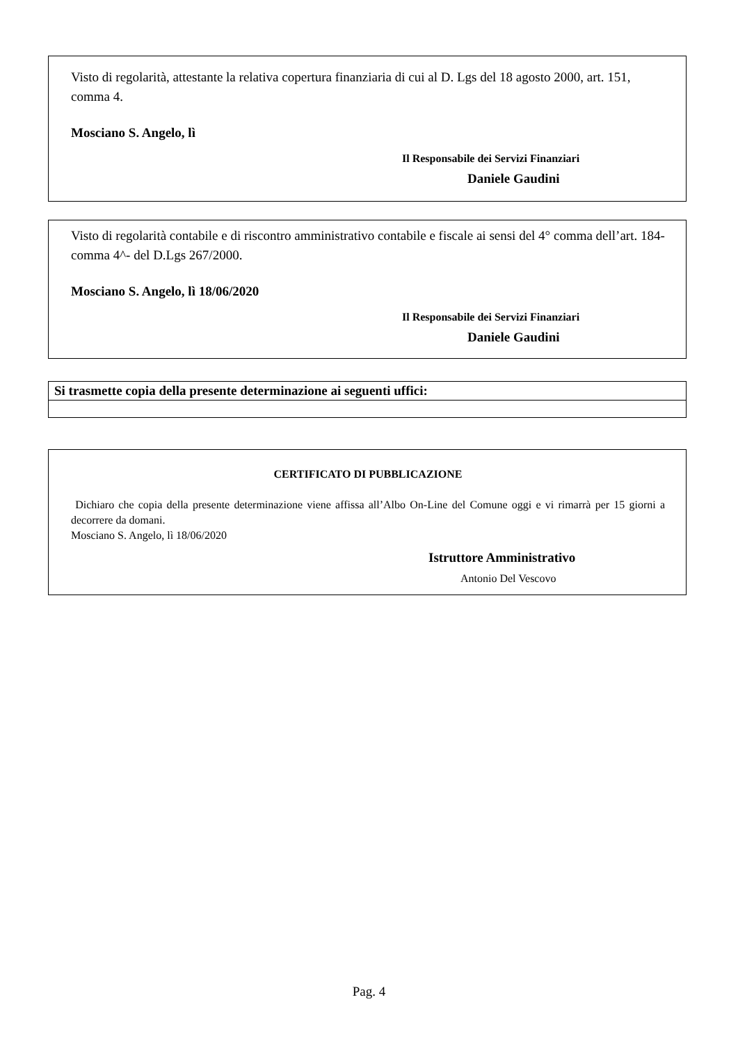Visto di regolarità, attestante la relativa copertura finanziaria di cui al D. Lgs del 18 agosto 2000, art. 151, comma 4.
Mosciano S. Angelo, lì
Il Responsabile dei Servizi Finanziari
Daniele Gaudini
Visto di regolarità contabile e di riscontro amministrativo contabile e fiscale ai sensi del 4° comma dell’art. 184- comma 4^- del D.Lgs 267/2000.
Mosciano S. Angelo, lì 18/06/2020
Il Responsabile dei Servizi Finanziari
Daniele Gaudini
| Si trasmette copia della presente determinazione ai seguenti uffici: |
| --- |
CERTIFICATO DI PUBBLICAZIONE
Dichiaro che copia della presente determinazione viene affissa all’Albo On-Line del Comune oggi e vi rimarrà per 15 giorni a decorrere da domani.
Mosciano S. Angelo, lì 18/06/2020
Istruttore Amministrativo
Antonio Del Vescovo
Pag. 4